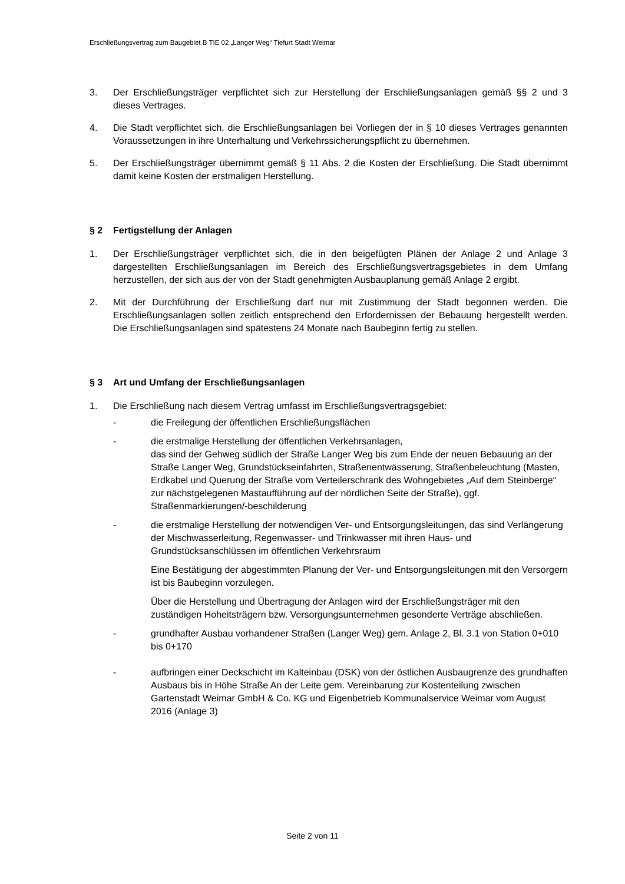Erschließungsvertrag zum Baugebiet B TIE 02 „Langer Weg“ Tiefurt Stadt Weimar
3. Der Erschließungsträger verpflichtet sich zur Herstellung der Erschließungsanlagen gemäß §§ 2 und 3 dieses Vertrages.
4. Die Stadt verpflichtet sich, die Erschließungsanlagen bei Vorliegen der in § 10 dieses Vertrages genannten Voraussetzungen in ihre Unterhaltung und Verkehrssicherungspflicht zu übernehmen.
5. Der Erschließungsträger übernimmt gemäß § 11 Abs. 2 die Kosten der Erschließung. Die Stadt übernimmt damit keine Kosten der erstmaligen Herstellung.
§ 2 Fertigstellung der Anlagen
1. Der Erschließungsträger verpflichtet sich, die in den beigefügten Plänen der Anlage 2 und Anlage 3 dargestellten Erschließungsanlagen im Bereich des Erschließungsvertragsgebietes in dem Umfang herzustellen, der sich aus der von der Stadt genehmigten Ausbauplanung gemäß Anlage 2 ergibt.
2. Mit der Durchführung der Erschließung darf nur mit Zustimmung der Stadt begonnen werden. Die Erschließungsanlagen sollen zeitlich entsprechend den Erfordernissen der Bebauung hergestellt werden. Die Erschließungsanlagen sind spätestens 24 Monate nach Baubeginn fertig zu stellen.
§ 3 Art und Umfang der Erschließungsanlagen
1. Die Erschließung nach diesem Vertrag umfasst im Erschließungsvertragsgebiet:
- die Freilegung der öffentlichen Erschließungsflächen
- die erstmalige Herstellung der öffentlichen Verkehrsanlagen,
das sind der Gehweg südlich der Straße Langer Weg bis zum Ende der neuen Bebauung an der Straße Langer Weg, Grundstückseinfahrten, Straßenentwässerung, Straßenbeleuchtung (Masten, Erdkabel und Querung der Straße vom Verteilerschrank des Wohngebietes „Auf dem Steinberge“ zur nächstgelegenen Mastaufführung auf der nördlichen Seite der Straße), ggf. Straßenmarkierungen/-beschilderung
- die erstmalige Herstellung der notwendigen Ver- und Entsorgungsleitungen, das sind Verlängerung der Mischwasserleitung, Regenwasser- und Trinkwasser mit ihren Haus- und Grundstücksanschlüssen im öffentlichen Verkehrsraum
Eine Bestätigung der abgestimmten Planung der Ver- und Entsorgungsleitungen mit den Versorgern ist bis Baubeginn vorzulegen.
Über die Herstellung und Übertragung der Anlagen wird der Erschließungsträger mit den zuständigen Hoheitsträgern bzw. Versorgungsunternehmen gesonderte Verträge abschließen.
- grundhafter Ausbau vorhandener Straßen (Langer Weg) gem. Anlage 2, Bl. 3.1 von Station 0+010 bis 0+170
- aufbringen einer Deckschicht im Kalteinbau (DSK) von der östlichen Ausbaugrenze des grundhaften Ausbaus bis in Höhe Straße An der Leite gem. Vereinbarung zur Kostenteilung zwischen Gartenstadt Weimar GmbH & Co. KG und Eigenbetrieb Kommunalservice Weimar vom August 2016 (Anlage 3)
Seite 2 von 11